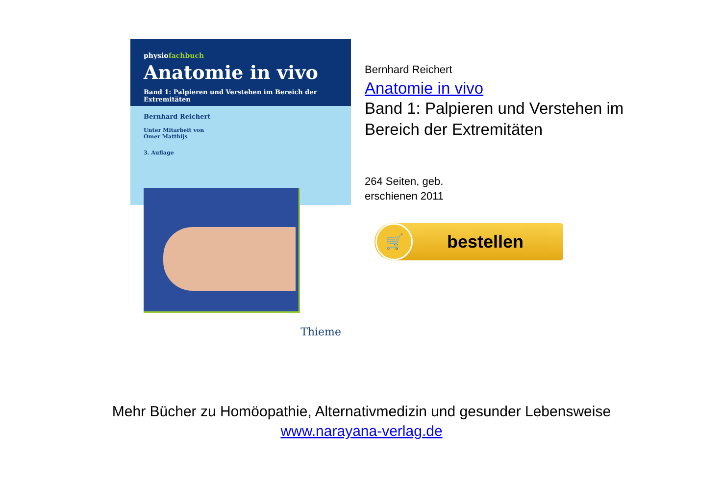physiofachbuch
Anatomie in vivo
Band 1: Palpieren und Verstehen im Bereich der Extremitäten
Bernhard Reichert
Unter Mitarbeit von
Omer Matthijs
3. Auflage
Thieme
Bernhard Reichert
Anatomie in vivo
Band 1: Palpieren und Verstehen im
Bereich der Extremitäten
264 Seiten, geb.
erschienen 2011
🛒
bestellen
Mehr Bücher zu Homöopathie, Alternativmedizin und gesunder Lebensweise
www.narayana-verlag.de